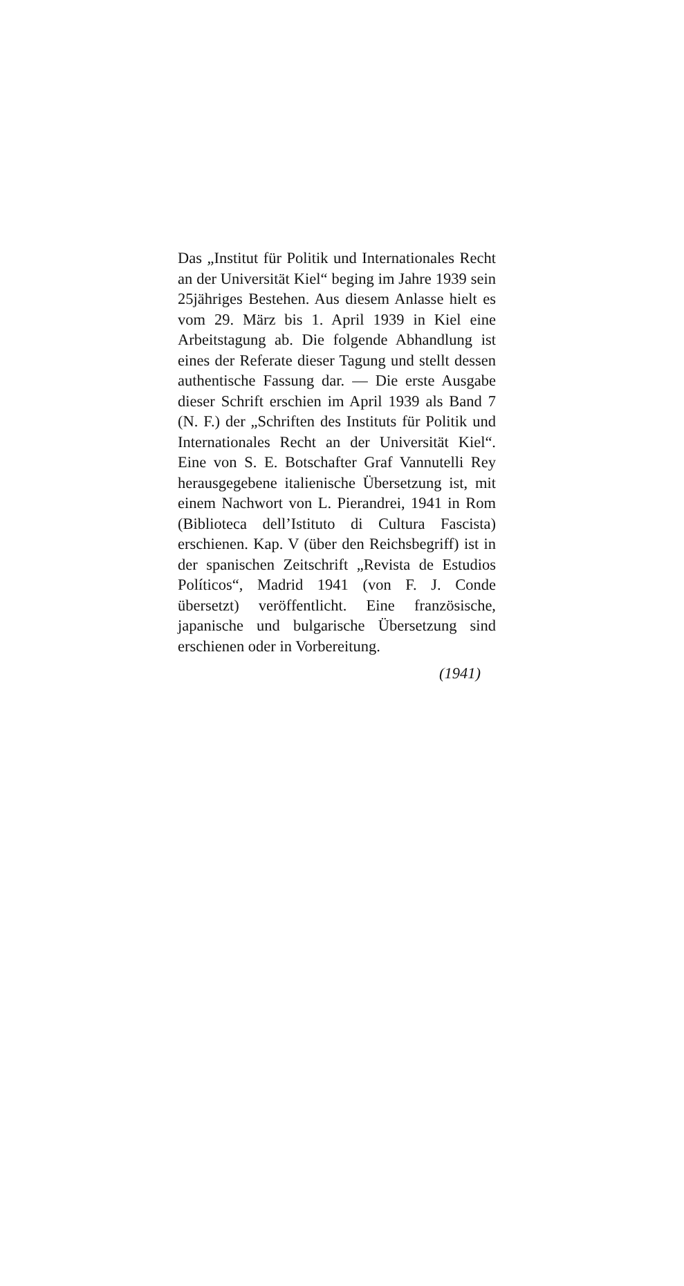Das „Institut für Politik und Internationales Recht an der Universität Kiel“ beging im Jahre 1939 sein 25jähriges Bestehen. Aus diesem Anlasse hielt es vom 29. März bis 1. April 1939 in Kiel eine Arbeitstagung ab. Die folgende Abhandlung ist eines der Referate dieser Tagung und stellt dessen authentische Fassung dar. — Die erste Ausgabe dieser Schrift erschien im April 1939 als Band 7 (N. F.) der „Schriften des Instituts für Politik und Internationales Recht an der Universität Kiel“. Eine von S. E. Botschafter Graf Vannutelli Rey herausgegebene italienische Übersetzung ist, mit einem Nachwort von L. Pierandrei, 1941 in Rom (Biblioteca dell’Istituto di Cultura Fascista) erschienen. Kap. V (über den Reichsbegriff) ist in der spanischen Zeitschrift „Revista de Estudios Políticos“, Madrid 1941 (von F. J. Conde übersetzt) veröffentlicht. Eine französische, japanische und bulgarische Übersetzung sind erschienen oder in Vorbereitung.
(1941)